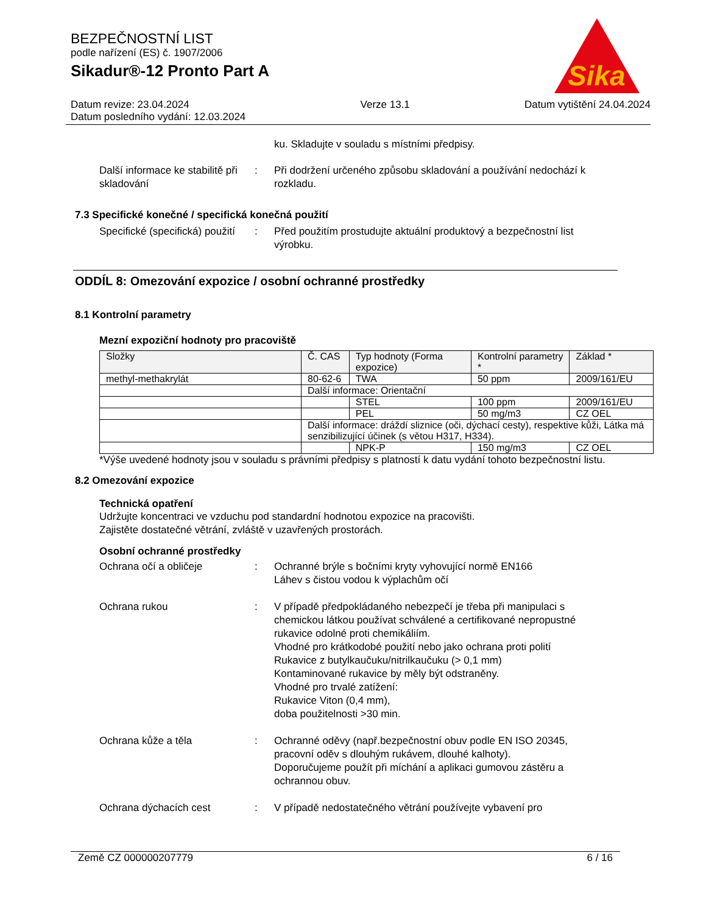BEZPEČNOSTNÍ LIST
podle nařízení (ES) č. 1907/2006
Sikadur®-12 Pronto Part A
Sika
Datum revize: 23.04.2024
Datum posledního vydání: 12.03.2024 Verze 13.1 Datum vytištění 24.04.2024
ku. Skladujte v souladu s místními předpisy.
Další informace ke stabilitě při skladování
: Při dodržení určeného způsobu skladování a používání nedochází k rozkladu.
7.3 Specifické konečné / specifická konečná použití
Specifické (specifická) použití
: Před použitím prostudujte aktuální produktový a bezpečnostní list výrobku.
ODDÍL 8: Omezování expozice / osobní ochranné prostředky
8.1 Kontrolní parametry
Mezní expoziční hodnoty pro pracoviště
| Složky | Č. CAS | Typ hodnoty (Forma expozice) | Kontrolní parametry * | Základ * |
| --- | --- | --- | --- | --- |
| methyl-methakrylát | 80-62-6 | TWA | 50 ppm | 2009/161/EU |
| | Další informace: Orientační | | | |
| | | STEL | 100 ppm | 2009/161/EU |
| | | PEL | 50 mg/m3 | CZ OEL |
| | Další informace: dráždí sliznice (oči, dýchací cesty), respektive kůži, Látka má senzibilizující účinek (s větou H317, H334). | | | |
| | | NPK-P | 150 mg/m3 | CZ OEL |
*Výše uvedené hodnoty jsou v souladu s právními předpisy s platností k datu vydání tohoto bezpečnostní listu.
8.2 Omezování expozice
Technická opatření
Udržujte koncentraci ve vzduchu pod standardní hodnotou expozice na pracovišti.
Zajistěte dostatečné větrání, zvláště v uzavřených prostorách.
Osobní ochranné prostředky
Ochrana očí a obličeje : Ochranné brýle s bočními kryty vyhovující normě EN166
Láhev s čistou vodou k výplachům očí
Ochrana rukou : V případě předpokládaného nebezpečí je třeba při manipulaci s chemickou látkou používat schválené a certifikované nepropustné rukavice odolné proti chemikáliím.
Vhodné pro krátkodobé použití nebo jako ochrana proti polití
Rukavice z butylkaučuku/nitrilkaučuku (> 0,1 mm)
Kontaminované rukavice by měly být odstraněny.
Vhodné pro trvalé zatížení:
Rukavice Viton (0,4 mm),
doba použitelnosti >30 min.
Ochrana kůže a těla : Ochranné oděvy (např.bezpečnostní obuv podle EN ISO 20345, pracovní oděv s dlouhým rukávem, dlouhé kalhoty).
Doporučujeme použít při míchání a aplikaci gumovou zástěru a ochrannou obuv.
Ochrana dýchacích cest : V případě nedostatečného větrání používejte vybavení pro
Země CZ 000000207779 6 / 16